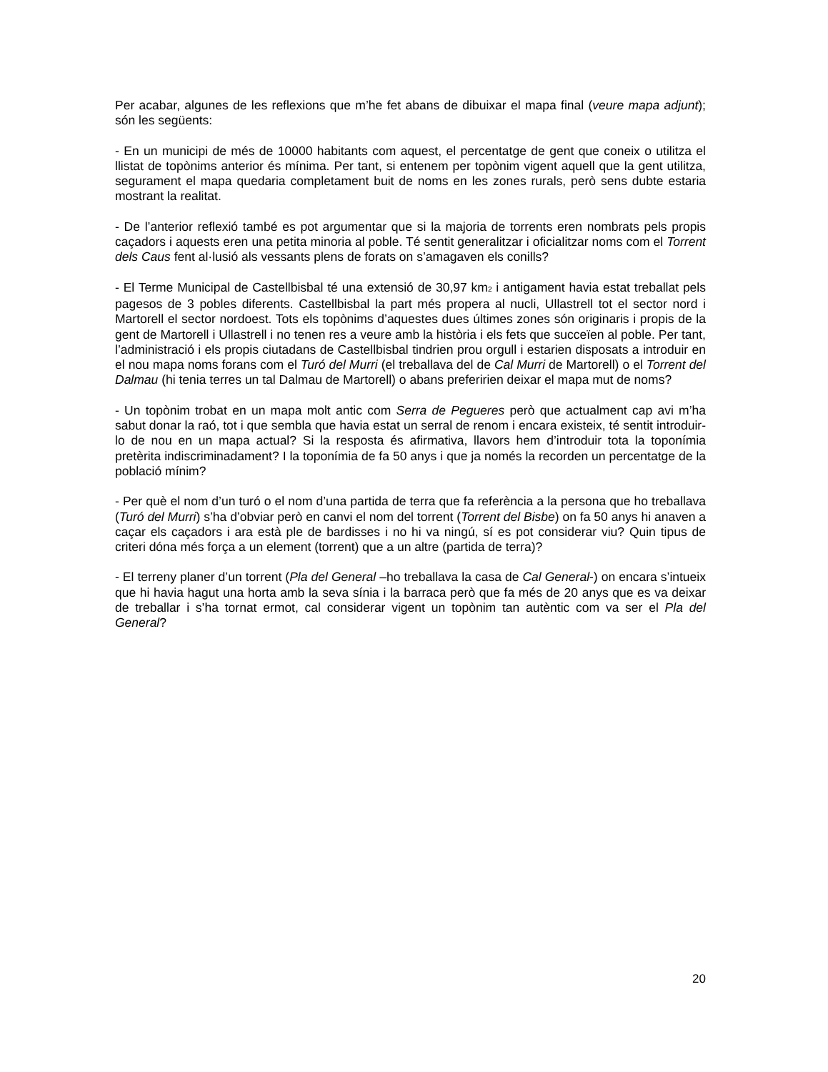Per acabar, algunes de les reflexions que m’he fet abans de dibuixar el mapa final (veure mapa adjunt); són les següents:
- En un municipi de més de 10000 habitants com aquest, el percentatge de gent que coneix o utilitza el llistat de topònims anterior és mínima. Per tant, si entenem per topònim vigent aquell que la gent utilitza, segurament el mapa quedaria completament buit de noms en les zones rurals, però sens dubte estaria mostrant la realitat.
- De l’anterior reflexió també es pot argumentar que si la majoria de torrents eren nombrats pels propis caçadors i aquests eren una petita minoria al poble. Té sentit generalitzar i oficialitzar noms com el Torrent dels Caus fent al·lusió als vessants plens de forats on s’amagaven els conills?
- El Terme Municipal de Castellbisbal té una extensió de 30,97 km<sub>2</sub> i antigament havia estat treballat pels pagesos de 3 pobles diferents. Castellbisbal la part més propera al nucli, Ullastrell tot el sector nord i Martorell el sector nordoest. Tots els topònims d’aquestes dues últimes zones són originaris i propis de la gent de Martorell i Ullastrell i no tenen res a veure amb la història i els fets que succeïen al poble. Per tant, l’administració i els propis ciutadans de Castellbisbal tindrien prou orgull i estarien disposats a introduir en el nou mapa noms forans com el Turó del Murri (el treballava del de Cal Murri de Martorell) o el Torrent del Dalmau (hi tenia terres un tal Dalmau de Martorell) o abans preferirien deixar el mapa mut de noms?
- Un topònim trobat en un mapa molt antic com Serra de Pegueres però que actualment cap avi m’ha sabut donar la raó, tot i que sembla que havia estat un serral de renom i encara existeix, té sentit introduir-lo de nou en un mapa actual? Si la resposta és afirmativa, llavors hem d’introduir tota la toponímia pretèrita indiscriminadament? I la toponímia de fa 50 anys i que ja només la recorden un percentatge de la població mínim?
- Per què el nom d’un turó o el nom d’una partida de terra que fa referència a la persona que ho treballava (Turó del Murri) s’ha d’obviar però en canvi el nom del torrent (Torrent del Bisbe) on fa 50 anys hi anaven a caçar els caçadors i ara està ple de bardisses i no hi va ningú, sí es pot considerar viu? Quin tipus de criteri dóna més força a un element (torrent) que a un altre (partida de terra)?
- El terreny planer d’un torrent (Pla del General –ho treballava la casa de Cal General-) on encara s’intueix que hi havia hagut una horta amb la seva sínia i la barraca però que fa més de 20 anys que es va deixar de treballar i s’ha tornat ermot, cal considerar vigent un topònim tan autèntic com va ser el Pla del General?
20